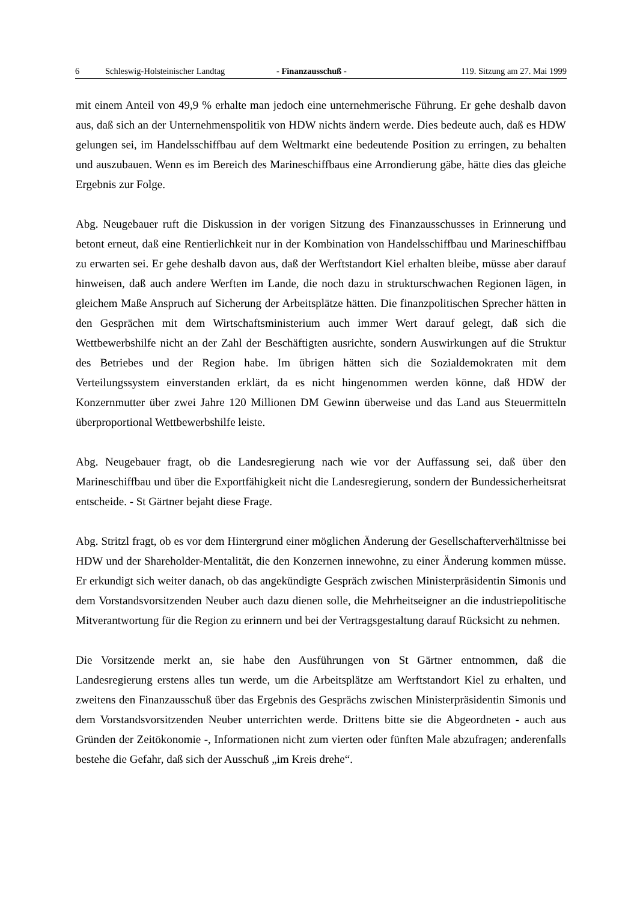6 Schleswig-Holsteinischer Landtag - Finanzausschuß - 119. Sitzung am 27. Mai 1999
mit einem Anteil von 49,9 % erhalte man jedoch eine unternehmerische Führung. Er gehe deshalb davon aus, daß sich an der Unternehmenspolitik von HDW nichts ändern werde. Dies bedeute auch, daß es HDW gelungen sei, im Handelsschiffbau auf dem Weltmarkt eine bedeutende Position zu erringen, zu behalten und auszubauen. Wenn es im Bereich des Marineschiffbaus eine Arrondierung gäbe, hätte dies das gleiche Ergebnis zur Folge.
Abg. Neugebauer ruft die Diskussion in der vorigen Sitzung des Finanzausschusses in Erinnerung und betont erneut, daß eine Rentierlichkeit nur in der Kombination von Handelsschiffbau und Marineschiffbau zu erwarten sei. Er gehe deshalb davon aus, daß der Werftstandort Kiel erhalten bleibe, müsse aber darauf hinweisen, daß auch andere Werften im Lande, die noch dazu in strukturschwachen Regionen lägen, in gleichem Maße Anspruch auf Sicherung der Arbeitsplätze hätten. Die finanzpolitischen Sprecher hätten in den Gesprächen mit dem Wirtschaftsministerium auch immer Wert darauf gelegt, daß sich die Wettbewerbshilfe nicht an der Zahl der Beschäftigten ausrichte, sondern Auswirkungen auf die Struktur des Betriebes und der Region habe. Im übrigen hätten sich die Sozialdemokraten mit dem Verteilungssystem einverstanden erklärt, da es nicht hingenommen werden könne, daß HDW der Konzernmutter über zwei Jahre 120 Millionen DM Gewinn überweise und das Land aus Steuermitteln überproportional Wettbewerbshilfe leiste.
Abg. Neugebauer fragt, ob die Landesregierung nach wie vor der Auffassung sei, daß über den Marineschiffbau und über die Exportfähigkeit nicht die Landesregierung, sondern der Bundessicherheitsrat entscheide. - St Gärtner bejaht diese Frage.
Abg. Stritzl fragt, ob es vor dem Hintergrund einer möglichen Änderung der Gesellschafterverhältnisse bei HDW und der Shareholder-Mentalität, die den Konzernen innewohne, zu einer Änderung kommen müsse. Er erkundigt sich weiter danach, ob das angekündigte Gespräch zwischen Ministerpräsidentin Simonis und dem Vorstandsvorsitzenden Neuber auch dazu dienen solle, die Mehrheitseigner an die industriepolitische Mitverantwortung für die Region zu erinnern und bei der Vertragsgestaltung darauf Rücksicht zu nehmen.
Die Vorsitzende merkt an, sie habe den Ausführungen von St Gärtner entnommen, daß die Landesregierung erstens alles tun werde, um die Arbeitsplätze am Werftstandort Kiel zu erhalten, und zweitens den Finanzausschuß über das Ergebnis des Gesprächs zwischen Ministerpräsidentin Simonis und dem Vorstandsvorsitzenden Neuber unterrichten werde. Drittens bitte sie die Abgeordneten - auch aus Gründen der Zeitökonomie -, Informationen nicht zum vierten oder fünften Male abzufragen; anderenfalls bestehe die Gefahr, daß sich der Ausschuß „im Kreis drehe“.